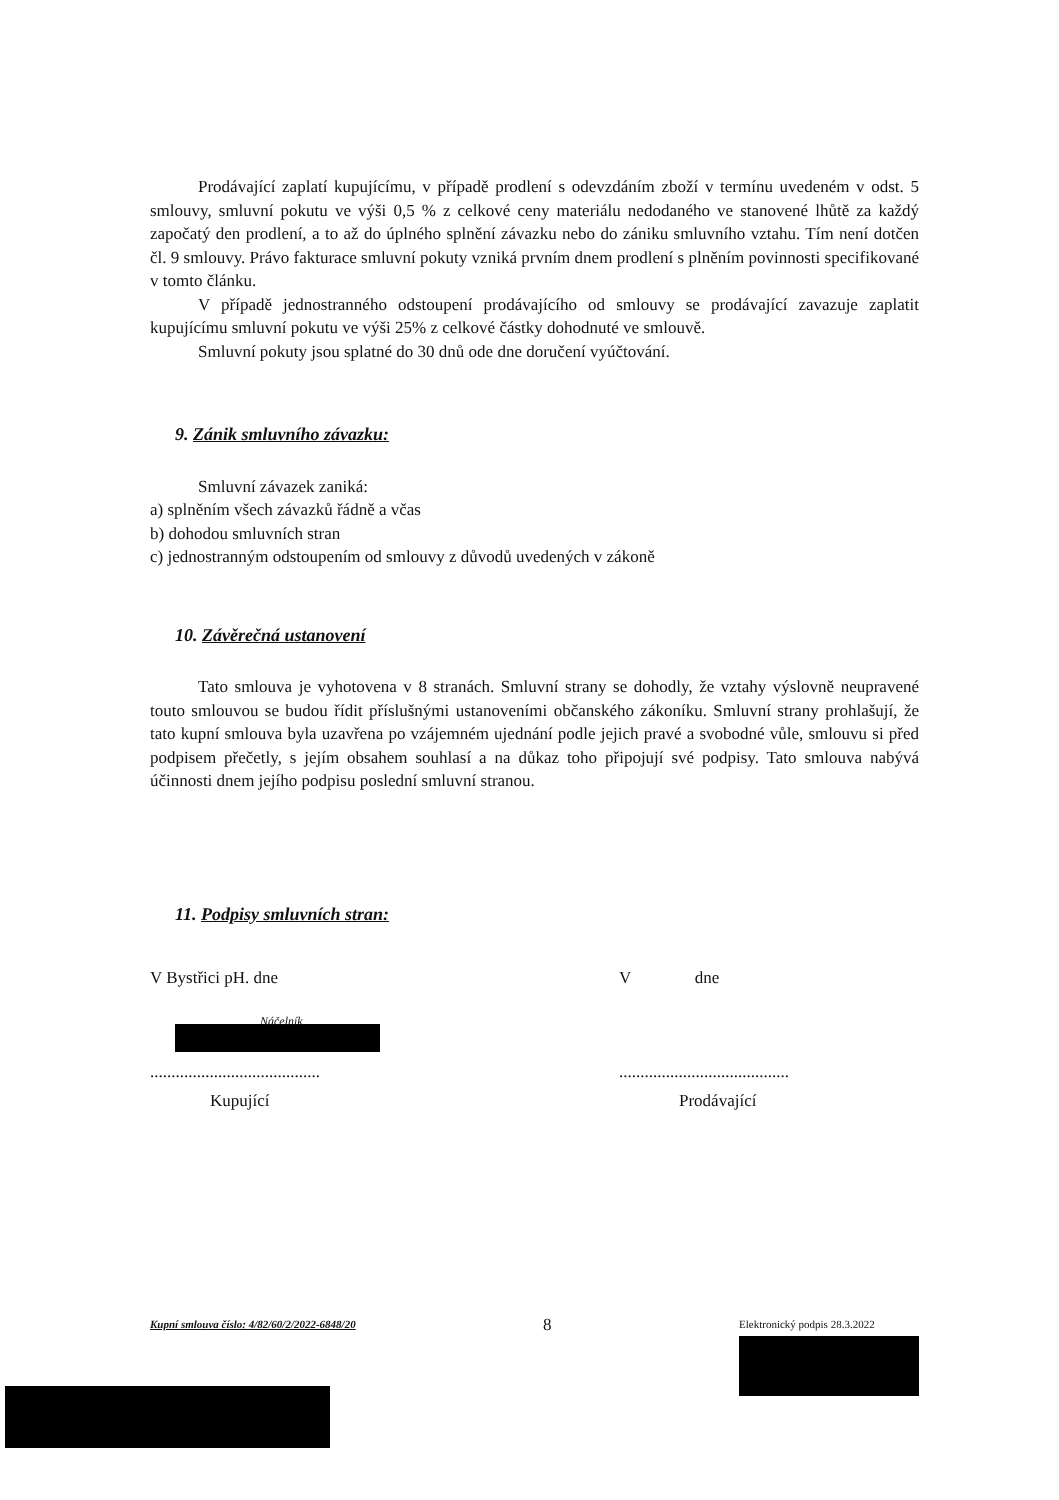Prodávající zaplatí kupujícímu, v případě prodlení s odevzdáním zboží v termínu uvedeném v odst. 5 smlouvy, smluvní pokutu ve výši 0,5 % z celkové ceny materiálu nedodaného ve stanovené lhůtě za každý započatý den prodlení, a to až do úplného splnění závazku nebo do zániku smluvního vztahu. Tím není dotčen čl. 9 smlouvy. Právo fakturace smluvní pokuty vzniká prvním dnem prodlení s plněním povinnosti specifikované v tomto článku.
V případě jednostranného odstoupení prodávajícího od smlouvy se prodávající zavazuje zaplatit kupujícímu smluvní pokutu ve výši 25% z celkové částky dohodnuté ve smlouvě.
Smluvní pokuty jsou splatné do 30 dnů ode dne doručení vyúčtování.
9. Zánik smluvního závazku:
Smluvní závazek zaniká:
a) splněním všech závazků řádně a včas
b) dohodou smluvních stran
c) jednostranným odstoupením od smlouvy z důvodů uvedených v zákoně
10. Závěrečná ustanovení
Tato smlouva je vyhotovena v 8 stranách. Smluvní strany se dohodly, že vztahy výslovně neupravené touto smlouvou se budou řídit příslušnými ustanoveními občanského zákoníku. Smluvní strany prohlašují, že tato kupní smlouva byla uzavřena po vzájemném ujednání podle jejich pravé a svobodné vůle, smlouvu si před podpisem přečetly, s jejím obsahem souhlasí a na důkaz toho připojují své podpisy. Tato smlouva nabývá účinnosti dnem jejího podpisu poslední smluvní stranou.
11. Podpisy smluvních stran:
V Bystřici pH. dne
Náčelník
........................................
Kupující
V dne
........................................
Prodávající
Kupní smlouva číslo: 4/82/60/2/2022-6848/20
8
Elektronický podpis 28.3.2022